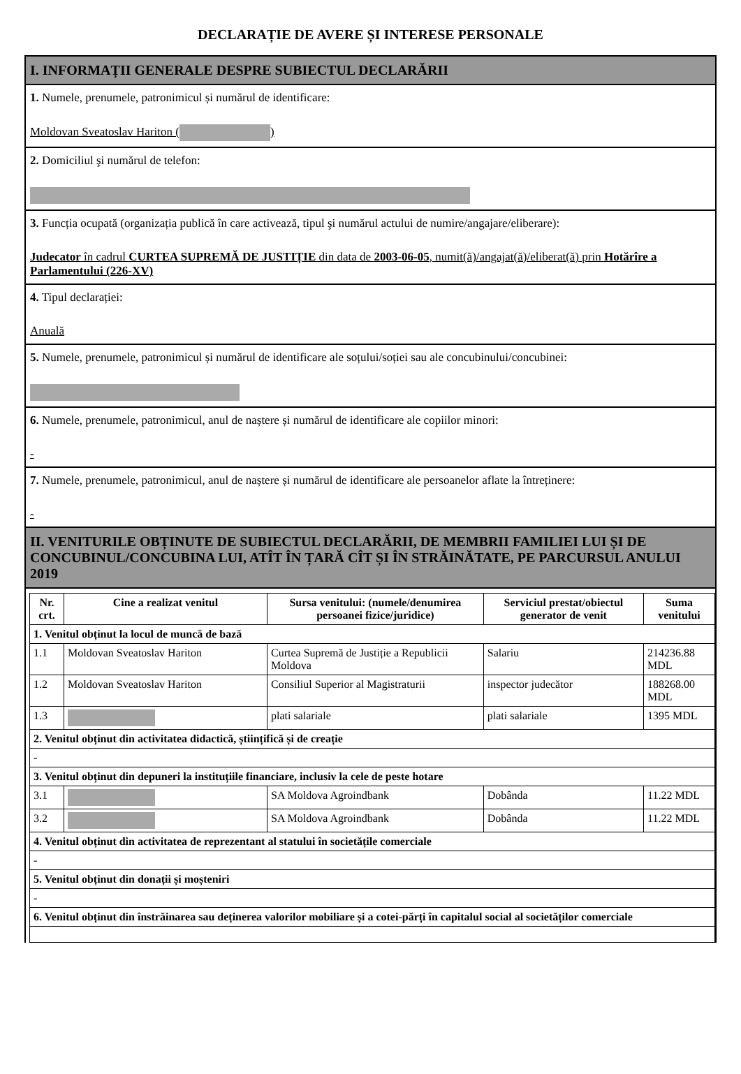DECLARAȚIE DE AVERE ȘI INTERESE PERSONALE
I. INFORMAȚII GENERALE DESPRE SUBIECTUL DECLARĂRII
1. Numele, prenumele, patronimicul și numărul de identificare:
Moldovan Sveatoslav Hariton ( )
2. Domiciliul şi numărul de telefon:
3. Funcția ocupată (organizația publică în care activează, tipul şi numărul actului de numire/angajare/eliberare):
Judecator în cadrul CURTEA SUPREMĂ DE JUSTIȚIE din data de 2003-06-05, numit(ă)/angajat(ă)/eliberat(ă) prin Hotărîre a Parlamentului (226-XV)
4. Tipul declarației:
Anuală
5. Numele, prenumele, patronimicul și numărul de identificare ale soțului/soției sau ale concubinului/concubinei:
6. Numele, prenumele, patronimicul, anul de naștere și numărul de identificare ale copiilor minori:
-
7. Numele, prenumele, patronimicul, anul de naștere și numărul de identificare ale persoanelor aflate la întreținere:
-
II. VENITURILE OBȚINUTE DE SUBIECTUL DECLARĂRII, DE MEMBRII FAMILIEI LUI ȘI DE CONCUBINUL/CONCUBINA LUI, ATÎT ÎN ȚARĂ CÎT ȘI ÎN STRĂINĂTATE, PE PARCURSUL ANULUI 2019
| Nr. crt. | Cine a realizat venitul | Sursa venitului: (numele/denumirea persoanei fizice/juridice) | Serviciul prestat/obiectul generator de venit | Suma venitului |
| --- | --- | --- | --- | --- |
| 1. Venitul obținut la locul de muncă de bază | | | | |
| 1.1 | Moldovan Sveatoslav Hariton | Curtea Supremă de Justiție a Republicii Moldova | Salariu | 214236.88 MDL |
| 1.2 | Moldovan Sveatoslav Hariton | Consiliul Superior al Magistraturii | inspector judecător | 188268.00 MDL |
| 1.3 | | plati salariale | plati salariale | 1395 MDL |
| 2. Venitul obținut din activitatea didactică, științifică și de creație | | | | |
| - | | | | |
| 3. Venitul obținut din depuneri la instituțiile financiare, inclusiv la cele de peste hotare | | | | |
| 3.1 | | SA Moldova Agroindbank | Dobânda | 11.22 MDL |
| 3.2 | | SA Moldova Agroindbank | Dobânda | 11.22 MDL |
| 4. Venitul obținut din activitatea de reprezentant al statului în societățile comerciale | | | | |
| - | | | | |
| 5. Venitul obținut din donații și moșteniri | | | | |
| - | | | | |
| 6. Venitul obținut din înstrăinarea sau deținerea valorilor mobiliare și a cotei-părți în capitalul social al societăților comerciale | | | | |